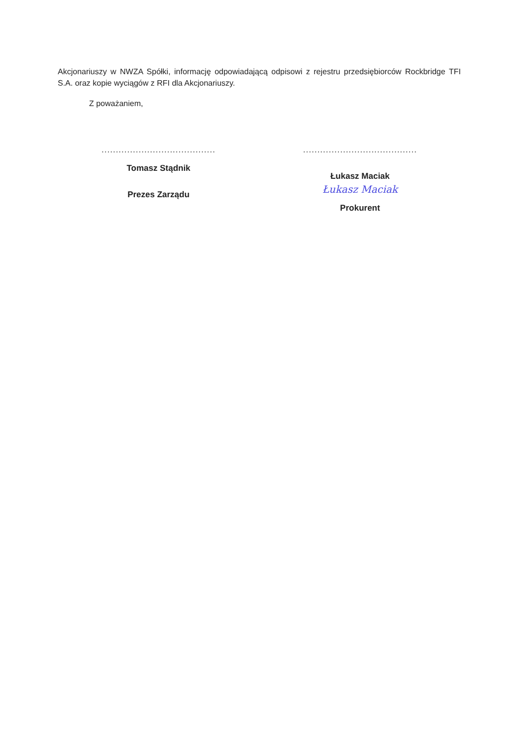Akcjonariuszy w NWZA Spółki, informację odpowiadającą odpisowi z rejestru przedsiębiorców Rockbridge TFI S.A. oraz kopie wyciągów z RFI dla Akcjonariuszy.
Z poważaniem,
........................................
Tomasz Stądnik
Prezes Zarządu
........................................
Łukasz Maciak
Łukasz Maciak
Prokurent